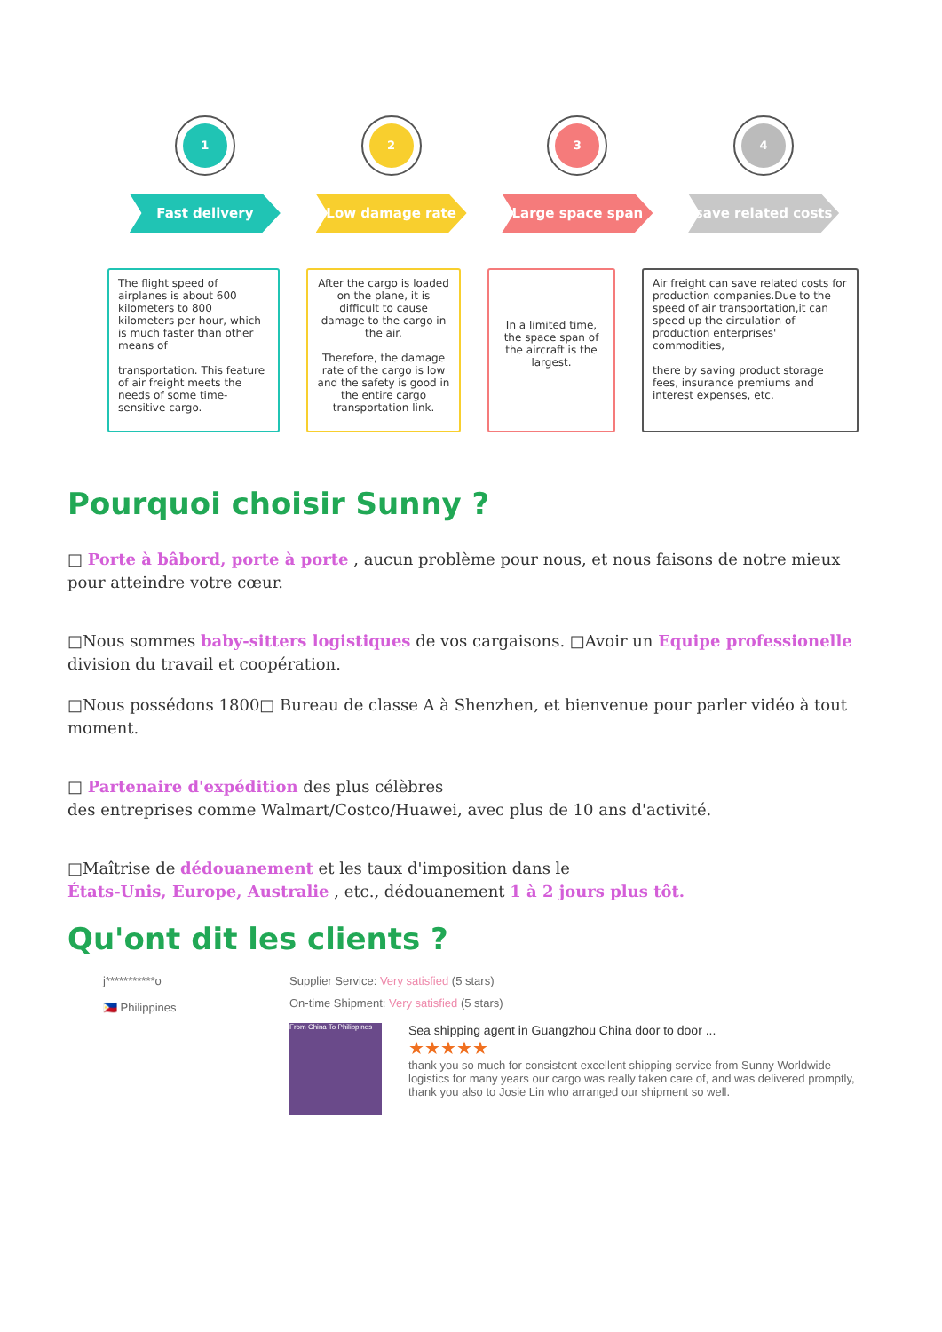1
Fast delivery
2
Low damage rate
3
Large space span
4
save related costs
The flight speed of airplanes is about 600 kilometers to 800 kilometers per hour, which is much faster than other means of
transportation. This feature of air freight meets the needs of some time-sensitive cargo.
After the cargo is loaded on the plane, it is difficult to cause damage to the cargo in the air.
Therefore, the damage rate of the cargo is low and the safety is good in the entire cargo transportation link.
In a limited time, the space span of the aircraft is the largest.
Air freight can save related costs for production companies.Due to the speed of air transportation,it can speed up the circulation of production enterprises' commodities,
there by saving product storage fees, insurance premiums and interest expenses, etc.
Pourquoi choisir Sunny ?
□ Porte à bâbord, porte à porte , aucun problème pour nous, et nous faisons de notre mieux pour atteindre votre cœur.
□Nous sommes baby-sitters logistiques de vos cargaisons. □Avoir un Equipe professionelle division du travail et coopération.
□Nous possédons 1800□ Bureau de classe A à Shenzhen, et bienvenue pour parler vidéo à tout moment.
□ Partenaire d'expédition des plus célèbres
des entreprises comme Walmart/Costco/Huawei, avec plus de 10 ans d'activité.
□Maîtrise de dédouanement et les taux d'imposition dans le
États-Unis, Europe, Australie , etc., dédouanement 1 à 2 jours plus tôt.
Qu'ont dit les clients ?
j***********o
🇵🇭 Philippines
Supplier Service: Very satisfied (5 stars)
On-time Shipment: Very satisfied (5 stars)
From China To Philippines
Sea shipping agent in Guangzhou China door to door ...
★★★★★
thank you so much for consistent excellent shipping service from Sunny Worldwide logistics for many years our cargo was really taken care of, and was delivered promptly, thank you also to Josie Lin who arranged our shipment so well.